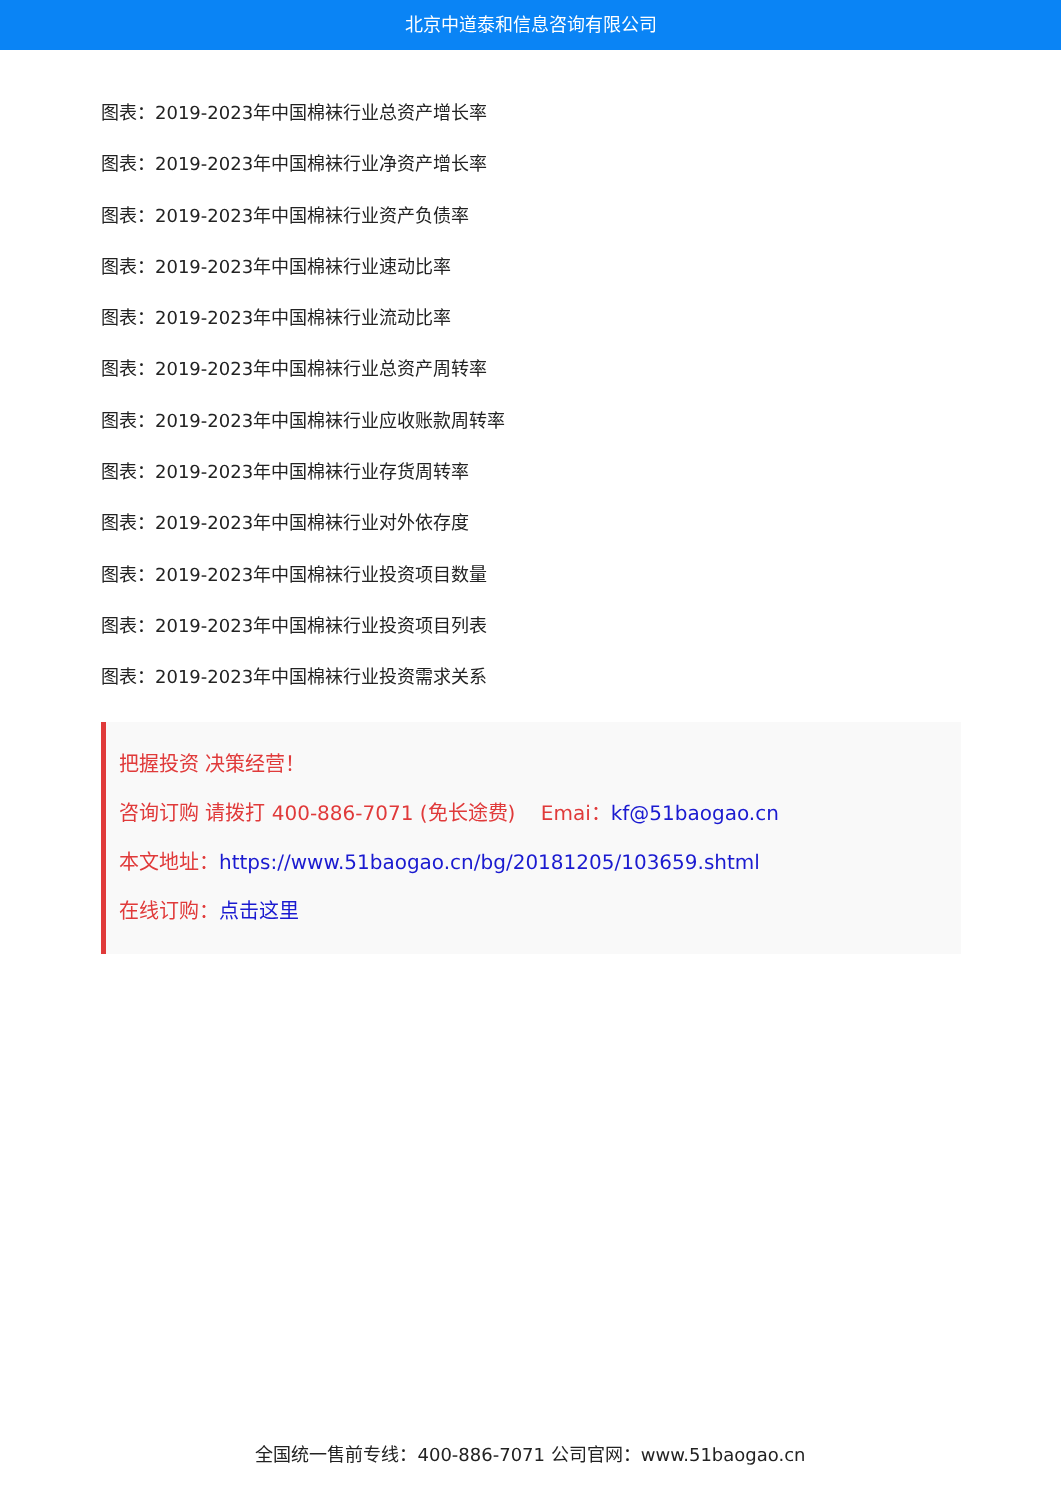北京中道泰和信息咨询有限公司
图表：2019-2023年中国棉袜行业总资产增长率
图表：2019-2023年中国棉袜行业净资产增长率
图表：2019-2023年中国棉袜行业资产负债率
图表：2019-2023年中国棉袜行业速动比率
图表：2019-2023年中国棉袜行业流动比率
图表：2019-2023年中国棉袜行业总资产周转率
图表：2019-2023年中国棉袜行业应收账款周转率
图表：2019-2023年中国棉袜行业存货周转率
图表：2019-2023年中国棉袜行业对外依存度
图表：2019-2023年中国棉袜行业投资项目数量
图表：2019-2023年中国棉袜行业投资项目列表
图表：2019-2023年中国棉袜行业投资需求关系
把握投资 决策经营！
咨询订购 请拨打 400-886-7071 (免长途费) Emai：kf@51baogao.cn
本文地址：https://www.51baogao.cn/bg/20181205/103659.shtml
在线订购：点击这里
全国统一售前专线：400-886-7071 公司官网：www.51baogao.cn